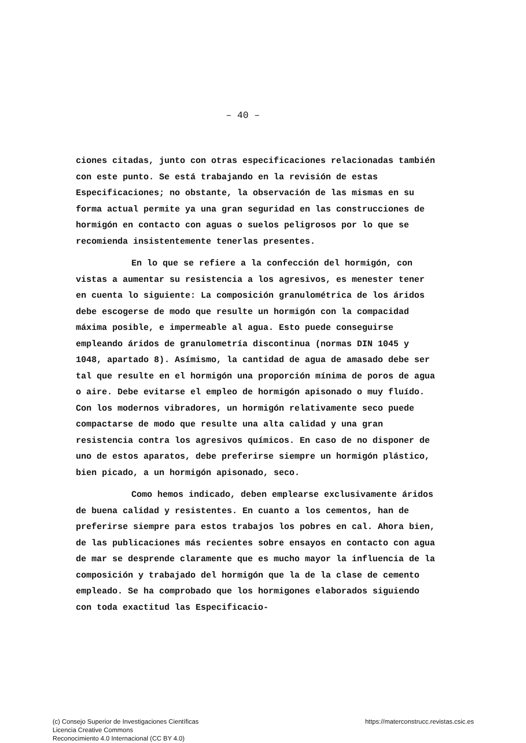– 40 –
ciones citadas, junto con otras especificaciones relacionadas también con este punto. Se está trabajando en la revisión de estas Especificaciones; no obstante, la observación de las mismas en su forma actual permite ya una gran seguridad en las construcciones de hormigón en contacto con aguas o suelos peligrosos por lo que se recomienda insistentemente tenerlas presentes.
En lo que se refiere a la confección del hormigón, con vistas a aumentar su resistencia a los agresivos, es menester tener en cuenta lo siguiente: La composición granulométrica de los áridos debe escogerse de modo que resulte un hormigón con la compacidad máxima posible, e impermeable al agua. Esto puede conseguirse empleando áridos de granulometría discontinua (normas DIN 1045 y 1048, apartado 8). Asímismo, la cantidad de agua de amasado debe ser tal que resulte en el hormigón una proporción mínima de poros de agua o aire. Debe evitarse el empleo de hormigón apisonado o muy fluído. Con los modernos vibradores, un hormigón relativamente seco puede compactarse de modo que resulte una alta calidad y una gran resistencia contra los agresivos químicos. En caso de no disponer de uno de estos aparatos, debe preferirse siempre un hormigón plástico, bien picado, a un hormigón apisonado, seco.
Como hemos indicado, deben emplearse exclusivamente áridos de buena calidad y resistentes. En cuanto a los cementos, han de preferirse siempre para estos trabajos los pobres en cal. Ahora bien, de las publicaciones más recientes sobre ensayos en contacto con agua de mar se desprende claramente que es mucho mayor la influencia de la composición y trabajado del hormigón que la de la clase de cemento empleado. Se ha comprobado que los hormigones elaborados siguiendo con toda exactitud las Especificacio-
(c) Consejo Superior de Investigaciones Científicas
Licencia Creative Commons
Reconocimiento 4.0 Internacional (CC BY 4.0)
https://materconstrucc.revistas.csic.es